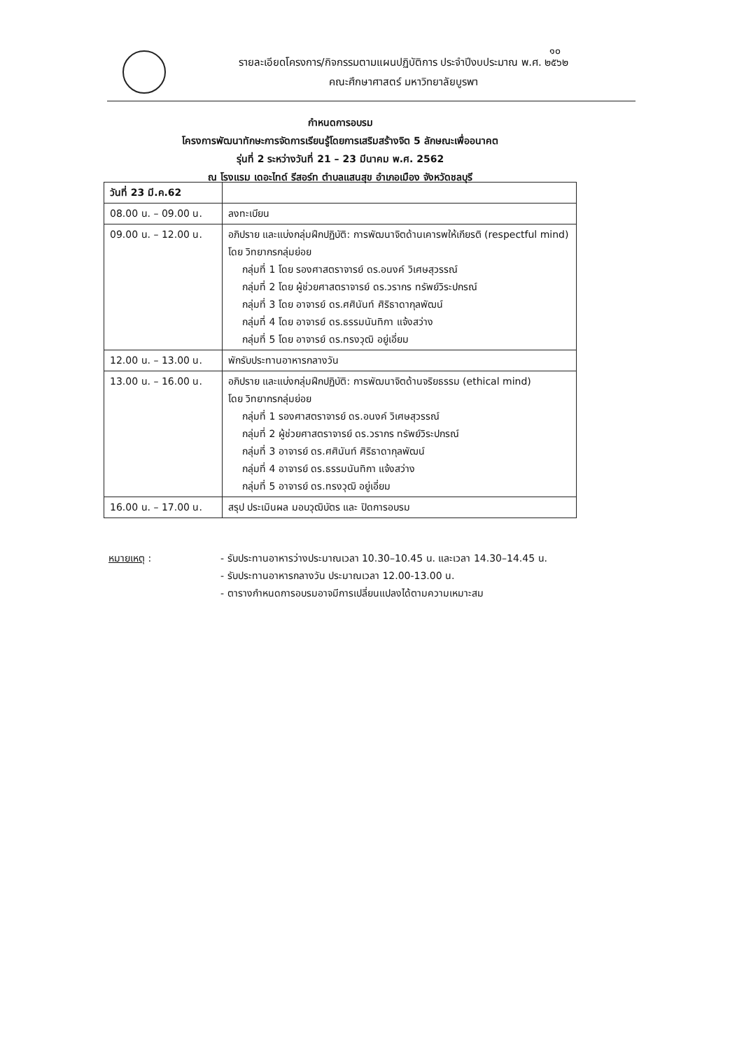๑๐
รายละเอียดโครงการ/กิจกรรมตามแผนปฏิบัติการ ประจำปีงบประมาณ พ.ศ. ๒๕๖๒
คณะศึกษาศาสตร์ มหาวิทยาลัยบูรพา
กำหนดการอบรม
โครงการพัฒนาทักษะการจัดการเรียนรู้โดยการเสริมสร้างจิต 5 ลักษณะเพื่ออนาคต
รุ่นที่ 2 ระหว่างวันที่ 21 – 23 มีนาคม พ.ศ. 2562
ณ โรงแรม เดอะไทด์ รีสอร์ท ตำบลแสนสุข อำเภอเมือง จังหวัดชลบุรี
| วันที่ 23 มี.ค.62 | |
| 08.00 น. – 09.00 น. | ลงทะเบียน |
| 09.00 น. – 12.00 น. | อภิปราย และแบ่งกลุ่มฝึกปฏิบัติ: การพัฒนาจิตด้านเคารพให้เกียรติ (respectful mind) โดย วิทยากรกลุ่มย่อย กลุ่มที่ 1 โดย รองศาสตราจารย์ ดร.อนงค์ วิเศษสุวรรณ์ กลุ่มที่ 2 โดย ผู้ช่วยศาสตราจารย์ ดร.วรากร ทรัพย์วิระปกรณ์ กลุ่มที่ 3 โดย อาจารย์ ดร.ศศินันท์ ศิริธาดากุลพัฒน์ กลุ่มที่ 4 โดย อาจารย์ ดร.ธรรมนันทิกา แจ้งสว่าง กลุ่มที่ 5 โดย อาจารย์ ดร.ทรงวุฒิ อยู่เอี่ยม |
| 12.00 น. – 13.00 น. | พักรับประทานอาหารกลางวัน |
| 13.00 น. – 16.00 น. | อภิปราย และแบ่งกลุ่มฝึกปฏิบัติ: การพัฒนาจิตด้านจริยธรรม (ethical mind) โดย วิทยากรกลุ่มย่อย กลุ่มที่ 1 รองศาสตราจารย์ ดร.อนงค์ วิเศษสุวรรณ์ กลุ่มที่ 2 ผู้ช่วยศาสตราจารย์ ดร.วรากร ทรัพย์วิระปกรณ์ กลุ่มที่ 3 อาจารย์ ดร.ศศินันท์ ศิริธาดากุลพัฒน์ กลุ่มที่ 4 อาจารย์ ดร.ธรรมนันทิกา แจ้งสว่าง กลุ่มที่ 5 อาจารย์ ดร.ทรงวุฒิ อยู่เอี่ยม |
| 16.00 น. – 17.00 น. | สรุป ประเมินผล มอบวุฒิบัตร และ ปิดการอบรม |
| หมายเหตุ : | - รับประทานอาหารว่างประมาณเวลา 10.30–10.45 น. และเวลา 14.30–14.45 น. |
| | - รับประทานอาหารกลางวัน ประมาณเวลา 12.00-13.00 น. |
| | - ตารางกำหนดการอบรมอาจมีการเปลี่ยนแปลงได้ตามความเหมาะสม |